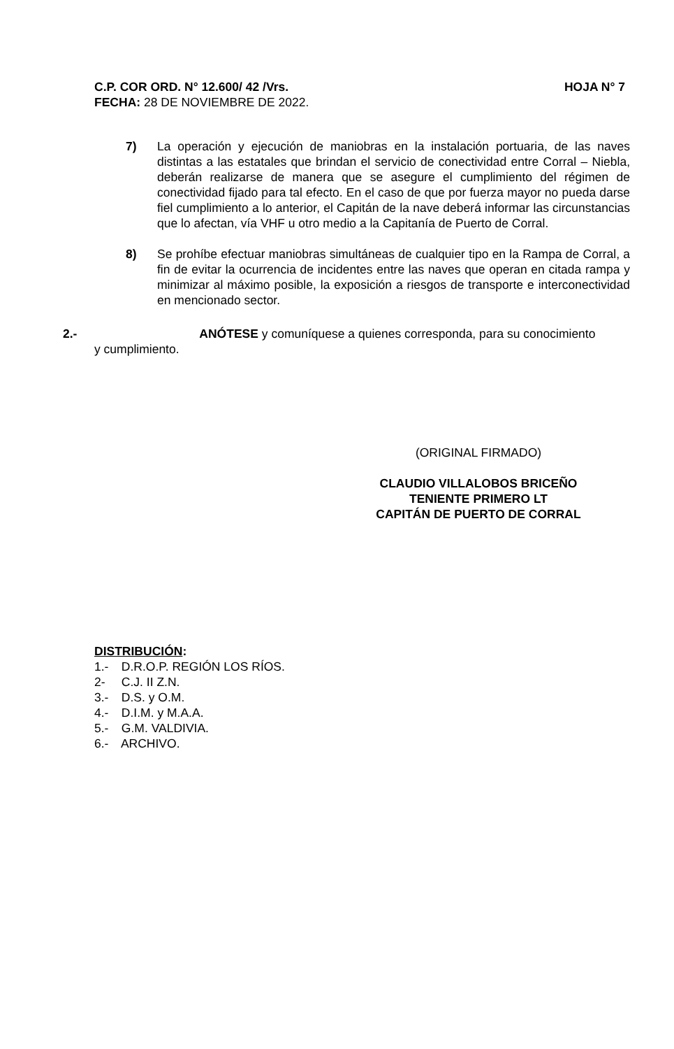C.P. COR ORD. N° 12.600/ 42 /Vrs. HOJA N° 7
FECHA: 28 DE NOVIEMBRE DE 2022.
7) La operación y ejecución de maniobras en la instalación portuaria, de las naves distintas a las estatales que brindan el servicio de conectividad entre Corral – Niebla, deberán realizarse de manera que se asegure el cumplimiento del régimen de conectividad fijado para tal efecto. En el caso de que por fuerza mayor no pueda darse fiel cumplimiento a lo anterior, el Capitán de la nave deberá informar las circunstancias que lo afectan, vía VHF u otro medio a la Capitanía de Puerto de Corral.
8) Se prohíbe efectuar maniobras simultáneas de cualquier tipo en la Rampa de Corral, a fin de evitar la ocurrencia de incidentes entre las naves que operan en citada rampa y minimizar al máximo posible, la exposición a riesgos de transporte e interconectividad en mencionado sector.
2.- ANÓTESE y comuníquese a quienes corresponda, para su conocimiento
y cumplimiento.
(ORIGINAL FIRMADO)
CLAUDIO VILLALOBOS BRICEÑO
TENIENTE PRIMERO LT
CAPITÁN DE PUERTO DE CORRAL
DISTRIBUCIÓN:
1.- D.R.O.P. REGIÓN LOS RÍOS.
2- C.J. II Z.N.
3.- D.S. y O.M.
4.- D.I.M. y M.A.A.
5.- G.M. VALDIVIA.
6.- ARCHIVO.